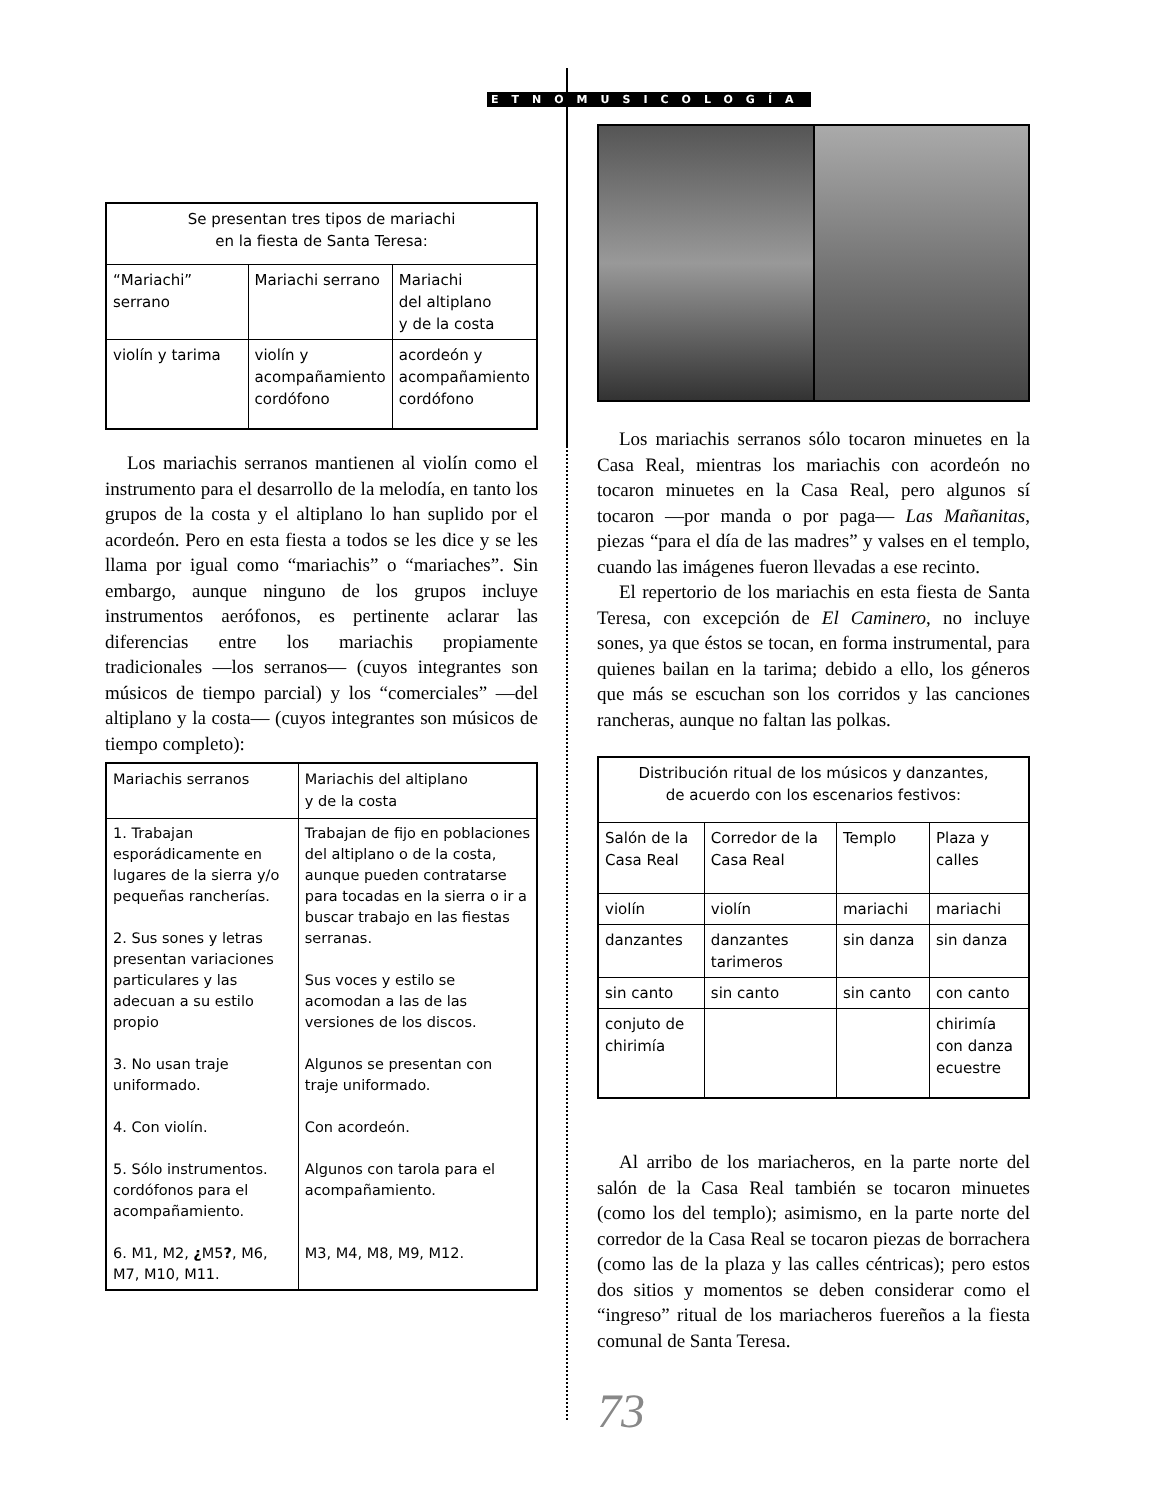ETNOMUSICOLOGÍA
| Se presentan tres tipos de mariachi en la fiesta de Santa Teresa: | | |
| “Mariachi” serrano | Mariachi serrano | Mariachi del altiplano y de la costa |
| violín y tarima | violín y acompañamiento cordófono | acordeón y acompañamiento cordófono |
Los mariachis serranos mantienen al violín como el instrumento para el desarrollo de la melodía, en tanto los grupos de la costa y el altiplano lo han suplido por el acordeón. Pero en esta fiesta a todos se les dice y se les llama por igual como “mariachis” o “mariaches”. Sin embargo, aunque ninguno de los grupos incluye instrumentos aerófonos, es pertinente aclarar las diferencias entre los mariachis propiamente tradicionales —los serranos— (cuyos integrantes son músicos de tiempo parcial) y los “comerciales” —del altiplano y la costa— (cuyos integrantes son músicos de tiempo completo):
| Mariachis serranos | Mariachis del altiplano y de la costa |
| 1. Trabajan esporádicamente en lugares de la sierra y/o pequeñas rancherías. 2. Sus sones y letras presentan variaciones particulares y las adecuan a su estilo propio 3. No usan traje uniformado. 4. Con violín. 5. Sólo instrumentos. cordófonos para el acompañamiento. 6. M1, M2, ¿ M5 ? , M6, M7, M10, M11. | Trabajan de fijo en poblaciones del altiplano o de la costa, aunque pueden contratarse para tocadas en la sierra o ir a buscar trabajo en las fiestas serranas. Sus voces y estilo se acomodan a las de las versiones de los discos. Algunos se presentan con traje uniformado. Con acordeón. Algunos con tarola para el acompañamiento. M3, M4, M8, M9, M12. |
Los mariachis serranos sólo tocaron minuetes en la Casa Real, mientras los mariachis con acordeón no tocaron minuetes en la Casa Real, pero algunos sí tocaron —por manda o por paga— Las Mañanitas, piezas “para el día de las madres” y valses en el templo, cuando las imágenes fueron llevadas a ese recinto.
El repertorio de los mariachis en esta fiesta de Santa Teresa, con excepción de El Caminero, no incluye sones, ya que éstos se tocan, en forma instrumental, para quienes bailan en la tarima; debido a ello, los géneros que más se escuchan son los corridos y las canciones rancheras, aunque no faltan las polkas.
| Distribución ritual de los músicos y danzantes, de acuerdo con los escenarios festivos: | | | |
| Salón de la Casa Real | Corredor de la Casa Real | Templo | Plaza y calles |
| violín | violín | mariachi | mariachi |
| danzantes | danzantes tarimeros | sin danza | sin danza |
| sin canto | sin canto | sin canto | con canto |
| conjuto de chirimía | | | chirimía con danza ecuestre |
Al arribo de los mariacheros, en la parte norte del salón de la Casa Real también se tocaron minuetes (como los del templo); asimismo, en la parte norte del corredor de la Casa Real se tocaron piezas de borrachera (como las de la plaza y las calles céntricas); pero estos dos sitios y momentos se deben considerar como el “ingreso” ritual de los mariacheros fuereños a la fiesta comunal de Santa Teresa.
73